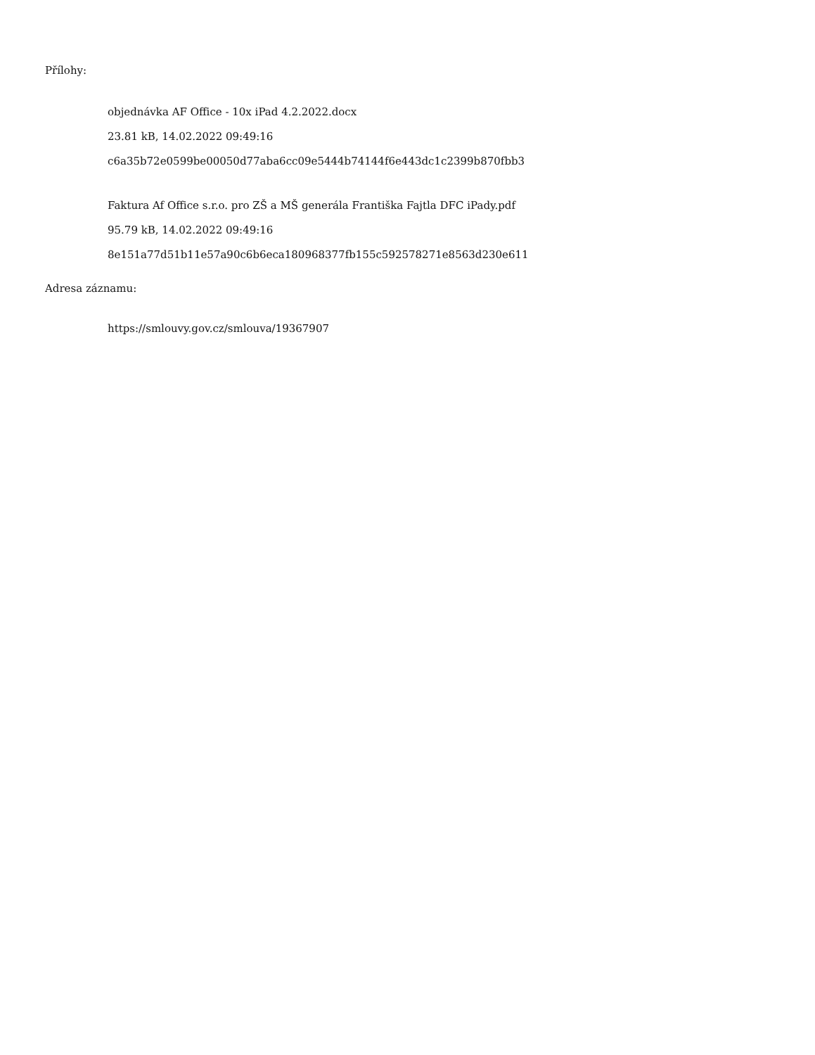Přílohy:
objednávka AF Office - 10x iPad 4.2.2022.docx
23.81 kB, 14.02.2022 09:49:16
c6a35b72e0599be00050d77aba6cc09e5444b74144f6e443dc1c2399b870fbb3
Faktura Af Office s.r.o. pro ZŠ a MŠ generála Františka Fajtla DFC iPady.pdf
95.79 kB, 14.02.2022 09:49:16
8e151a77d51b11e57a90c6b6eca180968377fb155c592578271e8563d230e611
Adresa záznamu:
https://smlouvy.gov.cz/smlouva/19367907